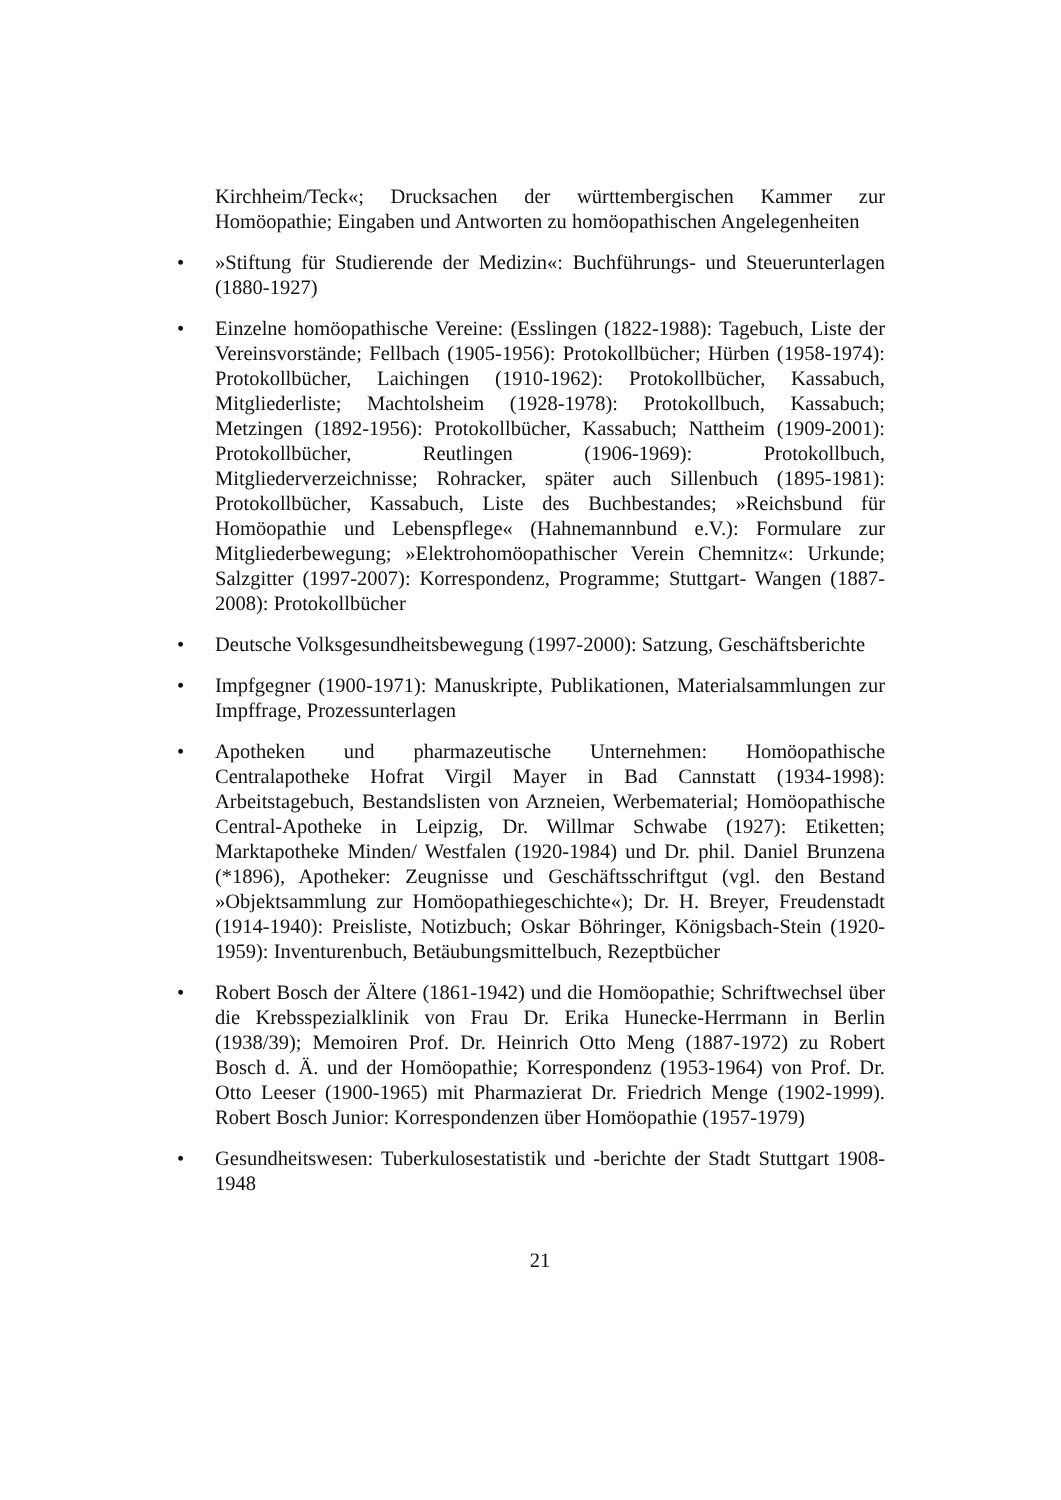Kirchheim/Teck«; Drucksachen der württembergischen Kammer zur Homöopathie; Eingaben und Antworten zu homöopathischen Angelegenheiten
• »Stiftung für Studierende der Medizin«: Buchführungs- und Steuerunterlagen (1880-1927)
• Einzelne homöopathische Vereine: (Esslingen (1822-1988): Tagebuch, Liste der Vereinsvorstände; Fellbach (1905-1956): Protokollbücher; Hürben (1958-1974): Protokollbücher, Laichingen (1910-1962): Protokollbücher, Kassabuch, Mitgliederliste; Machtolsheim (1928-1978): Protokollbuch, Kassabuch; Metzingen (1892-1956): Protokollbücher, Kassabuch; Nattheim (1909-2001): Protokollbücher, Reutlingen (1906-1969): Protokollbuch, Mitgliederverzeichnisse; Rohracker, später auch Sillenbuch (1895-1981): Protokollbücher, Kassabuch, Liste des Buchbestandes; »Reichsbund für Homöopathie und Lebenspflege« (Hahnemannbund e.V.): Formulare zur Mitgliederbewegung; »Elektrohomöopathischer Verein Chemnitz«: Urkunde; Salzgitter (1997-2007): Korrespondenz, Programme; Stuttgart- Wangen (1887-2008): Protokollbücher
• Deutsche Volksgesundheitsbewegung (1997-2000): Satzung, Geschäftsberichte
• Impfgegner (1900-1971): Manuskripte, Publikationen, Materialsammlungen zur Impffrage, Prozessunterlagen
• Apotheken und pharmazeutische Unternehmen: Homöopathische Centralapotheke Hofrat Virgil Mayer in Bad Cannstatt (1934-1998): Arbeitstagebuch, Bestandslisten von Arzneien, Werbematerial; Homöopathische Central-Apotheke in Leipzig, Dr. Willmar Schwabe (1927): Etiketten; Marktapotheke Minden/ Westfalen (1920-1984) und Dr. phil. Daniel Brunzena (*1896), Apotheker: Zeugnisse und Geschäftsschriftgut (vgl. den Bestand »Objektsammlung zur Homöopathiegeschichte«); Dr. H. Breyer, Freudenstadt (1914-1940): Preisliste, Notizbuch; Oskar Böhringer, Königsbach-Stein (1920-1959): Inventurenbuch, Betäubungsmittelbuch, Rezeptbücher
• Robert Bosch der Ältere (1861-1942) und die Homöopathie; Schriftwechsel über die Krebsspezialklinik von Frau Dr. Erika Hunecke-Herrmann in Berlin (1938/39); Memoiren Prof. Dr. Heinrich Otto Meng (1887-1972) zu Robert Bosch d. Ä. und der Homöopathie; Korrespondenz (1953-1964) von Prof. Dr. Otto Leeser (1900-1965) mit Pharmazierat Dr. Friedrich Menge (1902-1999). Robert Bosch Junior: Korrespondenzen über Homöopathie (1957-1979)
• Gesundheitswesen: Tuberkulosestatistik und -berichte der Stadt Stuttgart 1908-1948
21